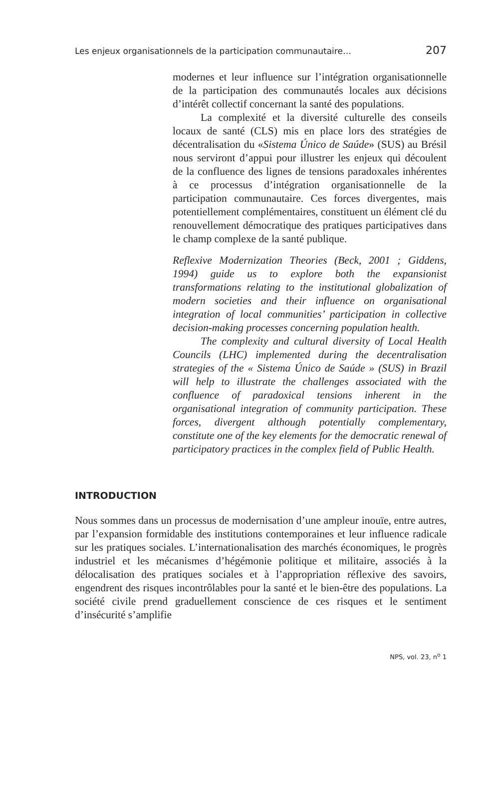Les enjeux organisationnels de la participation communautaire… 207
modernes et leur influence sur l’intégration organisationnelle de la participation des communautés locales aux décisions d’intérêt collectif concernant la santé des populations.
La complexité et la diversité culturelle des conseils locaux de santé (CLS) mis en place lors des stratégies de décentralisation du «Sistema Único de Saúde» (SUS) au Brésil nous serviront d’appui pour illustrer les enjeux qui découlent de la confluence des lignes de tensions paradoxales inhérentes à ce processus d’intégration organisationnelle de la participation communautaire. Ces forces divergentes, mais potentiellement complémentaires, constituent un élément clé du renouvellement démocratique des pratiques participatives dans le champ complexe de la santé publique.
Reflexive Modernization Theories (Beck, 2001 ; Giddens, 1994) guide us to explore both the expansionist transformations relating to the institutional globalization of modern societies and their influence on organisational integration of local communities’ participation in collective decision-making processes concerning population health.
The complexity and cultural diversity of Local Health Councils (LHC) implemented during the decentralisation strategies of the « Sistema Único de Saúde » (SUS) in Brazil will help to illustrate the challenges associated with the confluence of paradoxical tensions inherent in the organisational integration of community participation. These forces, divergent although potentially complementary, constitute one of the key elements for the democratic renewal of participatory practices in the complex field of Public Health.
INTRODUCTION
Nous sommes dans un processus de modernisation d’une ampleur inouïe, entre autres, par l’expansion formidable des institutions contemporaines et leur influence radicale sur les pratiques sociales. L’internationalisation des marchés économiques, le progrès industriel et les mécanismes d’hégémonie politique et militaire, associés à la délocalisation des pratiques sociales et à l’appropriation réflexive des savoirs, engendrent des risques incontrôlables pour la santé et le bien-être des populations. La société civile prend graduellement conscience de ces risques et le sentiment d’insécurité s’amplifie
NPS, vol. 23, n<sup>o</sup> 1